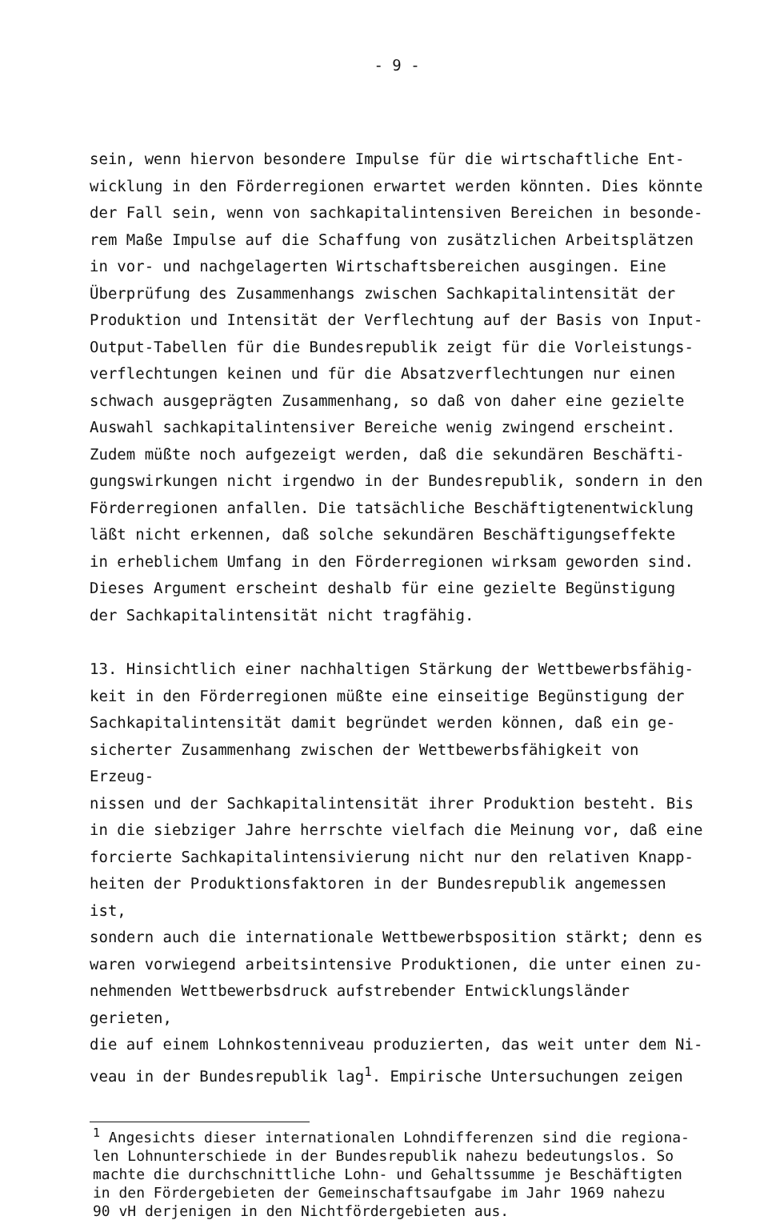- 9 -
sein, wenn hiervon besondere Impulse für die wirtschaftliche Ent- wicklung in den Förderregionen erwartet werden könnten. Dies könnte der Fall sein, wenn von sachkapitalintensiven Bereichen in besonde- rem Maße Impulse auf die Schaffung von zusätzlichen Arbeitsplätzen in vor- und nachgelagerten Wirtschaftsbereichen ausgingen. Eine Überprüfung des Zusammenhangs zwischen Sachkapitalintensität der Produktion und Intensität der Verflechtung auf der Basis von Input- Output-Tabellen für die Bundesrepublik zeigt für die Vorleistungs- verflechtungen keinen und für die Absatzverflechtungen nur einen schwach ausgeprägten Zusammenhang, so daß von daher eine gezielte Auswahl sachkapitalintensiver Bereiche wenig zwingend erscheint. Zudem müßte noch aufgezeigt werden, daß die sekundären Beschäfti- gungswirkungen nicht irgendwo in der Bundesrepublik, sondern in den Förderregionen anfallen. Die tatsächliche Beschäftigtenentwicklung läßt nicht erkennen, daß solche sekundären Beschäftigungseffekte in erheblichem Umfang in den Förderregionen wirksam geworden sind. Dieses Argument erscheint deshalb für eine gezielte Begünstigung der Sachkapitalintensität nicht tragfähig.
13. Hinsichtlich einer nachhaltigen Stärkung der Wettbewerbsfähig- keit in den Förderregionen müßte eine einseitige Begünstigung der Sachkapitalintensität damit begründet werden können, daß ein ge- sicherter Zusammenhang zwischen der Wettbewerbsfähigkeit von Erzeug- nissen und der Sachkapitalintensität ihrer Produktion besteht. Bis in die siebziger Jahre herrschte vielfach die Meinung vor, daß eine forcierte Sachkapitalintensivierung nicht nur den relativen Knapp- heiten der Produktionsfaktoren in der Bundesrepublik angemessen ist, sondern auch die internationale Wettbewerbsposition stärkt; denn es waren vorwiegend arbeitsintensive Produktionen, die unter einen zu- nehmenden Wettbewerbsdruck aufstrebender Entwicklungsländer gerieten, die auf einem Lohnkostenniveau produzierten, das weit unter dem Ni- veau in der Bundesrepublik lag<sup>1</sup>. Empirische Untersuchungen zeigen
<sup>1</sup> Angesichts dieser internationalen Lohndifferenzen sind die regiona- len Lohnunterschiede in der Bundesrepublik nahezu bedeutungslos. So machte die durchschnittliche Lohn- und Gehaltssumme je Beschäftigten in den Fördergebieten der Gemeinschaftsaufgabe im Jahr 1969 nahezu 90 vH derjenigen in den Nichtfördergebieten aus.